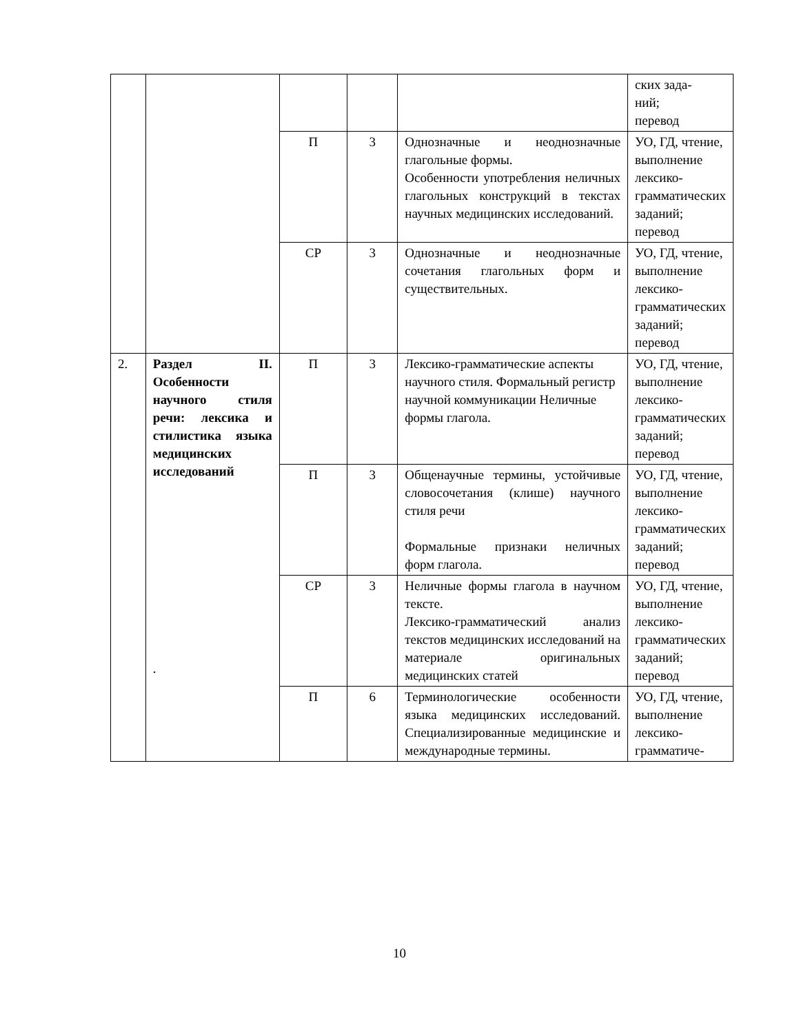| | | | | | ских зада- ний; перевод |
| | | П | 3 | Однозначные и неоднозначные глагольные формы. Особенности употребления неличных глагольных конструкций в текстах научных медицинских исследований. | УО, ГД, чтение, выполнение лексико-грамматических заданий; перевод |
| | | СР | 3 | Однозначные и неоднозначные сочетания глагольных форм и существительных. | УО, ГД, чтение, выполнение лексико-грамматических заданий; перевод |
| 2. | Раздел II. Особенности научного стиля речи: лексика и стилистика языка медицинских исследований . | П | 3 | Лексико-грамматические аспекты научного стиля. Формальный регистр научной коммуникации Неличные формы глагола. | УО, ГД, чтение, выполнение лексико-грамматических заданий; перевод |
| | | П | 3 | Общенаучные термины, устойчивые словосочетания (клише) научного стиля речи Формальные признаки неличных форм глагола. | УО, ГД, чтение, выполнение лексико-грамматических заданий; перевод |
| | | СР | 3 | Неличные формы глагола в научном тексте. Лексико-грамматический анализ текстов медицинских исследований на материале оригинальных медицинских статей | УО, ГД, чтение, выполнение лексико-грамматических заданий; перевод |
| | | П | 6 | Терминологические особенности языка медицинских исследований. Специализированные медицинские и международные термины. | УО, ГД, чтение, выполнение лексико-граммати­че- |
10